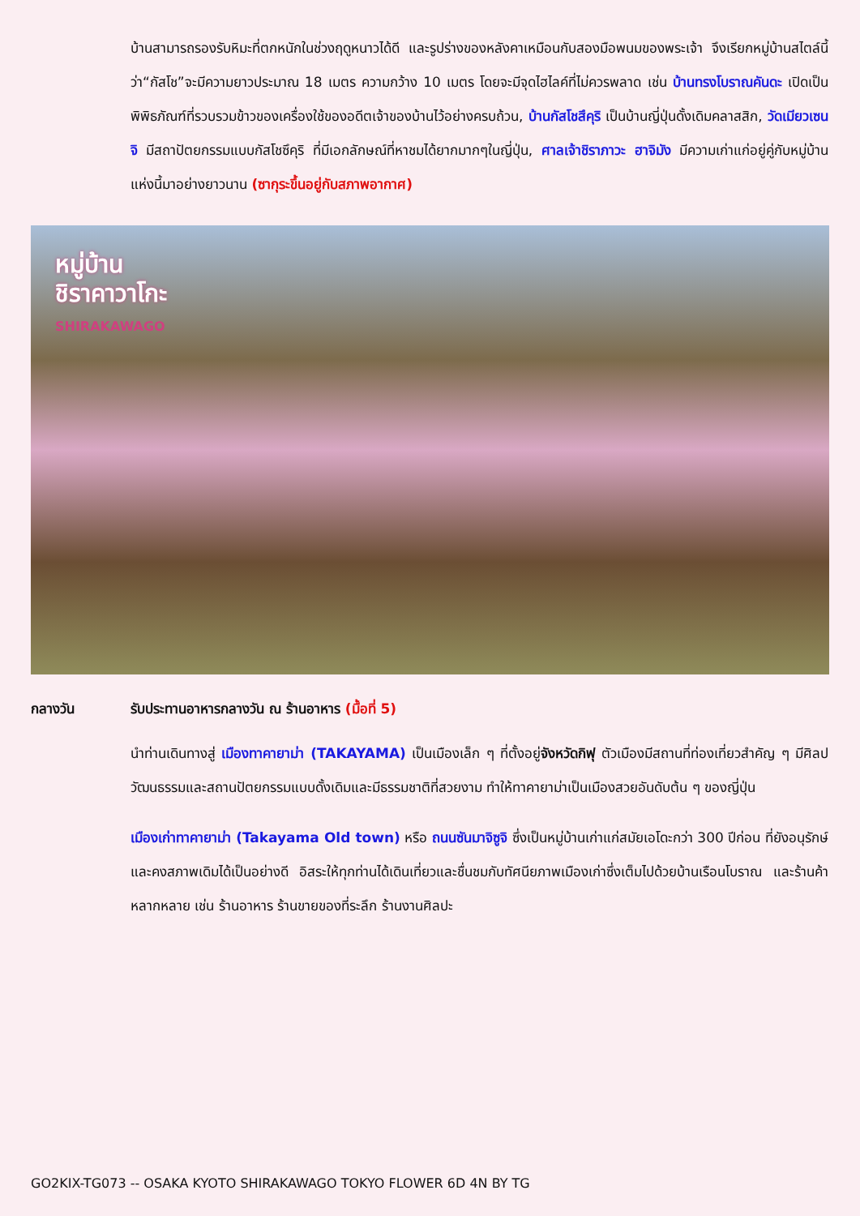บ้านสามารถรองรับหิมะที่ตกหนักในช่วงฤดูหนาวได้ดี และรูปร่างของหลังคาเหมือนกับสองมือพนมของพระเจ้า จึงเรียกหมู่บ้านสไตล์นี้ว่า“กัสโช”จะมีความยาวประมาณ 18 เมตร ความกว้าง 10 เมตร โดยจะมีจุดไฮไลค์ที่ไม่ควรพลาด เช่น บ้านทรงโบราณคันดะ เปิดเป็นพิพิธภัณฑ์ที่รวบรวมข้าวของเครื่องใช้ของอดีตเจ้าของบ้านไว้อย่างครบถ้วน, บ้านกัสโชสึคุริ เป็นบ้านญี่ปุ่นดั้งเดิมคลาสสิก, วัดเมียวเซนจิ มีสถาปัตยกรรมแบบกัสโชซึคุริ ที่มีเอกลักษณ์ที่หาชมได้ยากมากๆในญี่ปุ่น, ศาลเจ้าชิราภาวะ ฮาจิมัง มีความเก่าแก่อยู่คู่กับหมู่บ้านแห่งนี้มาอย่างยาวนาน (ซากุระขึ้นอยู่กับสภาพอากาศ)
หมู่บ้าน
ชิราคาวาโกะ
SHIRAKAWAGO
กลางวัน รับประทานอาหารกลางวัน ณ ร้านอาหาร (มื้อที่ 5)
นำท่านเดินทางสู่ เมืองทาคายาม่า (TAKAYAMA) เป็นเมืองเล็ก ๆ ที่ตั้งอยู่จังหวัดกิฟุ ตัวเมืองมีสถานที่ท่องเที่ยวสำคัญ ๆ มีศิลปวัฒนธรรมและสถานปัตยกรรมแบบดั้งเดิมและมีธรรมชาติที่สวยงาม ทำให้ทาคายาม่าเป็นเมืองสวยอันดับต้น ๆ ของญี่ปุ่น
เมืองเก่าทาคายาม่า (Takayama Old town) หรือ ถนนซันมาจิซูจิ ซึ่งเป็นหมู่บ้านเก่าแก่สมัยเอโดะกว่า 300 ปีก่อน ที่ยังอนุรักษ์และคงสภาพเดิมได้เป็นอย่างดี อิสระให้ทุกท่านได้เดินเที่ยวและชื่นชมกับทัศนียภาพเมืองเก่าซึ่งเต็มไปด้วยบ้านเรือนโบราณ และร้านค้าหลากหลาย เช่น ร้านอาหาร ร้านขายของที่ระลึก ร้านงานศิลปะ
GO2KIX-TG073 -- OSAKA KYOTO SHIRAKAWAGO TOKYO FLOWER 6D 4N BY TG